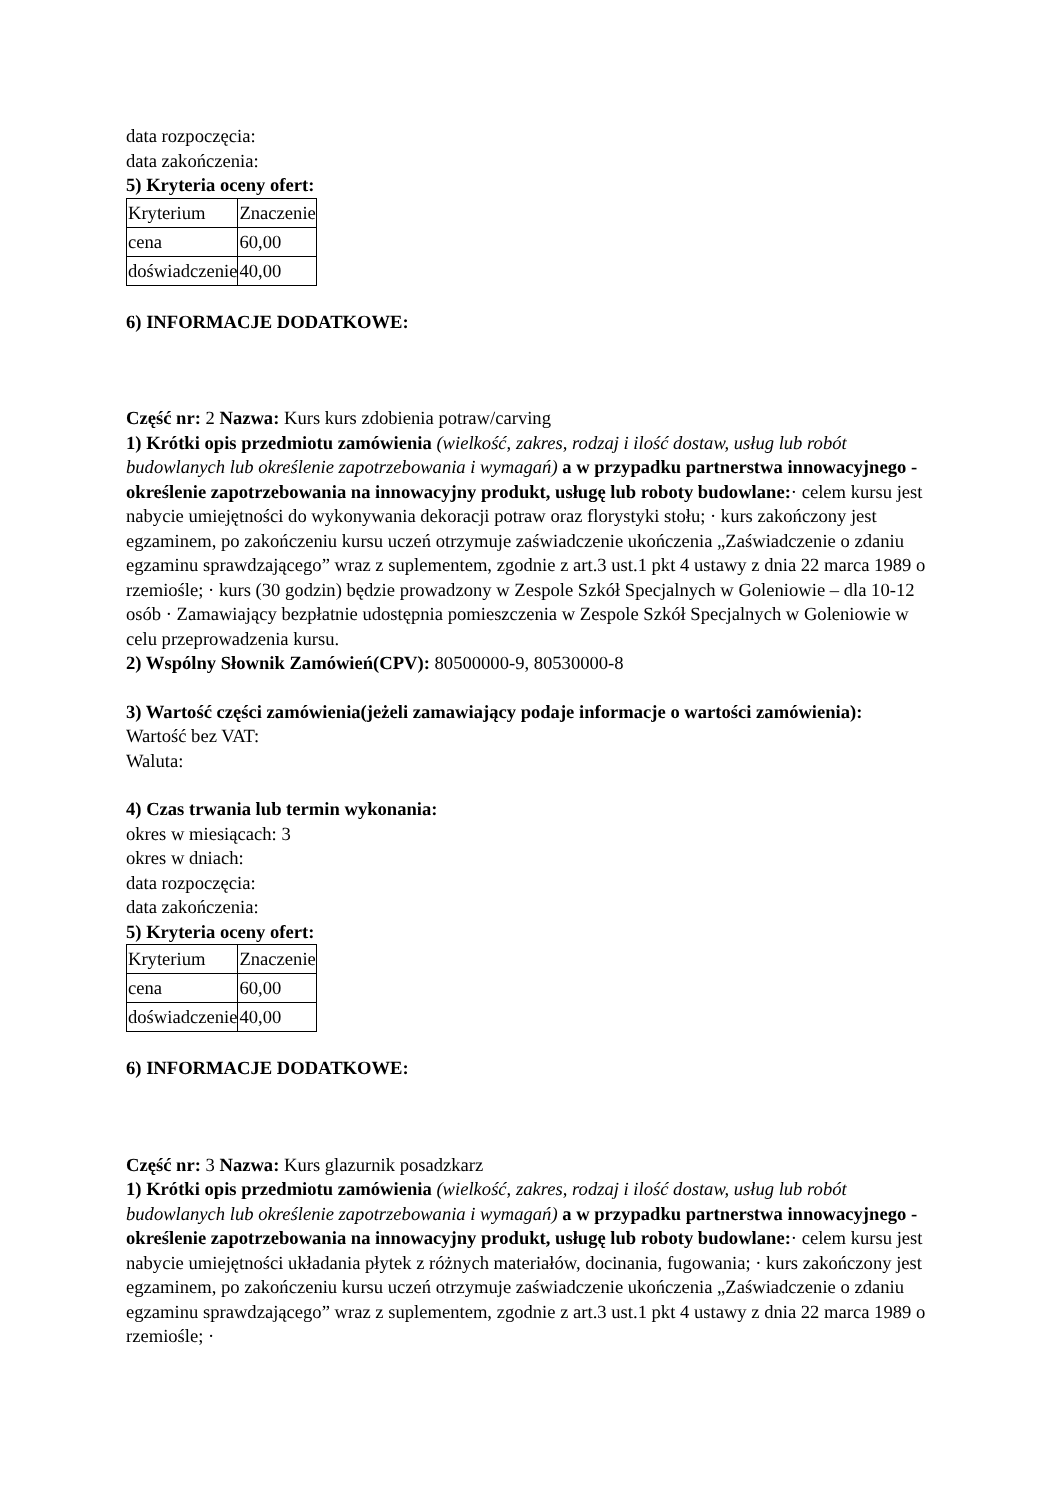data rozpoczęcia:
data zakończenia:
5) Kryteria oceny ofert:
| Kryterium | Znaczenie |
| cena | 60,00 |
| doświadczenie | 40,00 |
6) INFORMACJE DODATKOWE:
Część nr: 2 Nazwa: Kurs kurs zdobienia potraw/carving
1) Krótki opis przedmiotu zamówienia (wielkość, zakres, rodzaj i ilość dostaw, usług lub robót budowlanych lub określenie zapotrzebowania i wymagań) a w przypadku partnerstwa innowacyjnego -określenie zapotrzebowania na innowacyjny produkt, usługę lub roboty budowlane:· celem kursu jest nabycie umiejętności do wykonywania dekoracji potraw oraz florystyki stołu; · kurs zakończony jest egzaminem, po zakończeniu kursu uczeń otrzymuje zaświadczenie ukończenia „Zaświadczenie o zdaniu egzaminu sprawdzającego” wraz z suplementem, zgodnie z art.3 ust.1 pkt 4 ustawy z dnia 22 marca 1989 o rzemiośle; · kurs (30 godzin) będzie prowadzony w Zespole Szkół Specjalnych w Goleniowie – dla 10-12 osób · Zamawiający bezpłatnie udostępnia pomieszczenia w Zespole Szkół Specjalnych w Goleniowie w celu przeprowadzenia kursu.
2) Wspólny Słownik Zamówień(CPV): 80500000-9, 80530000-8
3) Wartość części zamówienia(jeżeli zamawiający podaje informacje o wartości zamówienia):
Wartość bez VAT:
Waluta:
4) Czas trwania lub termin wykonania:
okres w miesiącach: 3
okres w dniach:
data rozpoczęcia:
data zakończenia:
5) Kryteria oceny ofert:
| Kryterium | Znaczenie |
| cena | 60,00 |
| doświadczenie | 40,00 |
6) INFORMACJE DODATKOWE:
Część nr: 3 Nazwa: Kurs glazurnik posadzkarz
1) Krótki opis przedmiotu zamówienia (wielkość, zakres, rodzaj i ilość dostaw, usług lub robót budowlanych lub określenie zapotrzebowania i wymagań) a w przypadku partnerstwa innowacyjnego -określenie zapotrzebowania na innowacyjny produkt, usługę lub roboty budowlane:· celem kursu jest nabycie umiejętności układania płytek z różnych materiałów, docinania, fugowania; · kurs zakończony jest egzaminem, po zakończeniu kursu uczeń otrzymuje zaświadczenie ukończenia „Zaświadczenie o zdaniu egzaminu sprawdzającego” wraz z suplementem, zgodnie z art.3 ust.1 pkt 4 ustawy z dnia 22 marca 1989 o rzemiośle; ·